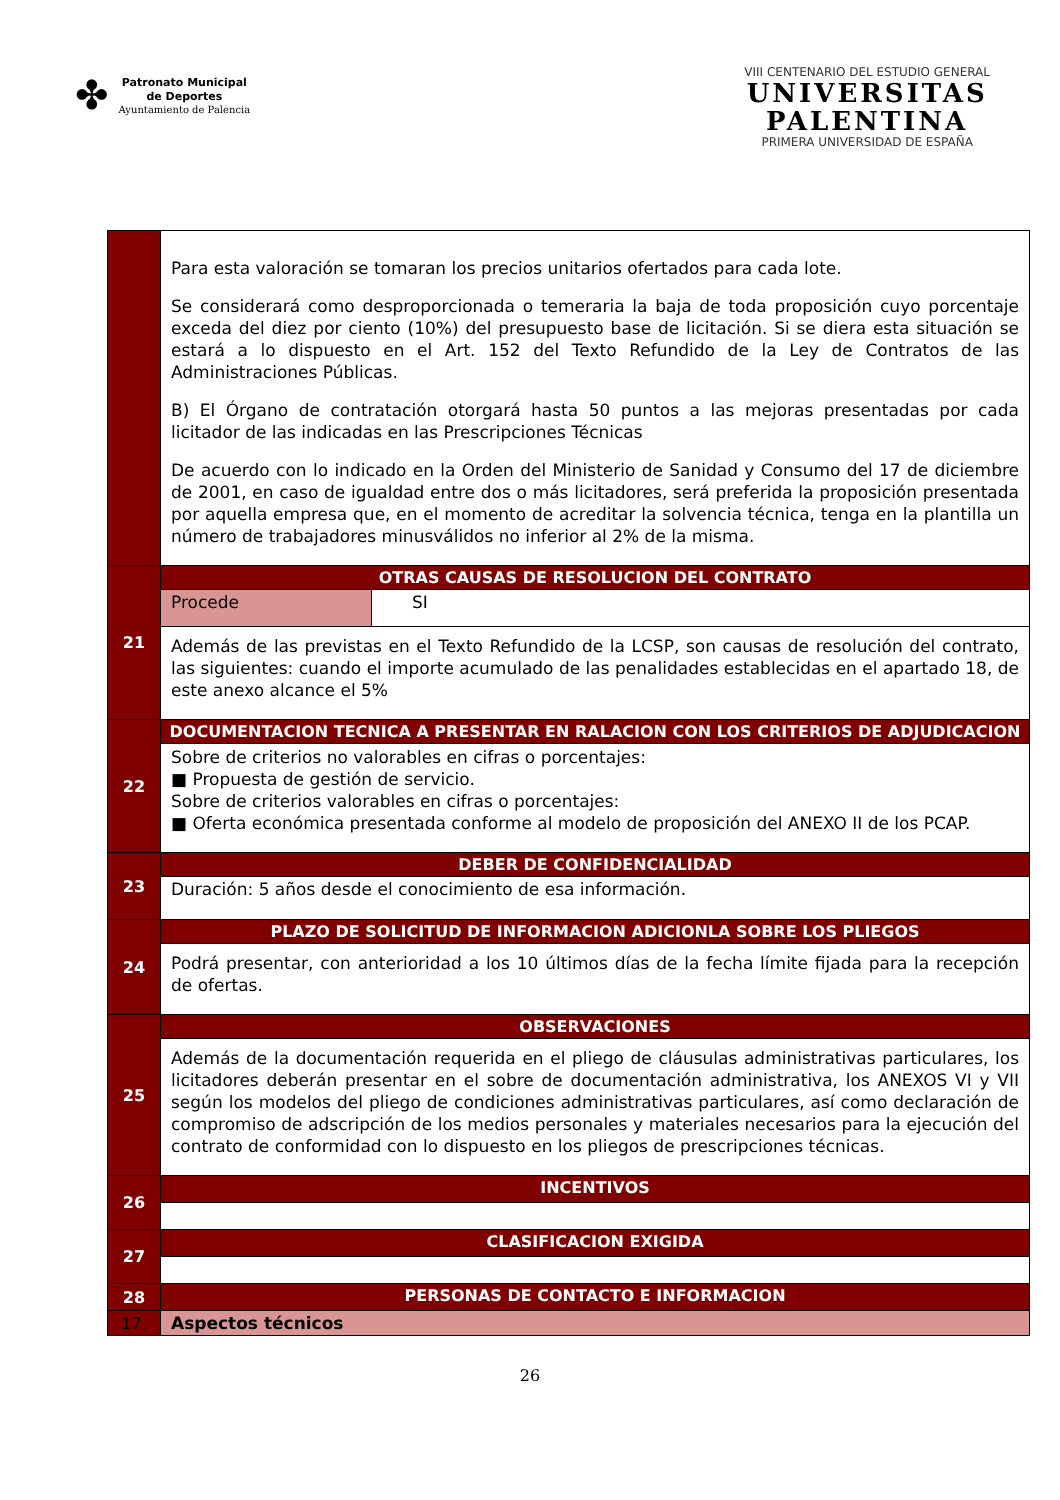✤
Patronato Municipal
de Deportes
Ayuntamiento de Palencia
VIII CENTENARIO DEL ESTUDIO GENERAL
UNIVERSITAS
PALENTINA
PRIMERA UNIVERSIDAD DE ESPAÑA
| | Para esta valoración se tomaran los precios unitarios ofertados para cada lote. Se considerará como desproporcionada o temeraria la baja de toda proposición cuyo porcentaje exceda del diez por ciento (10%) del presupuesto base de licitación. Si se diera esta situación se estará a lo dispuesto en el Art. 152 del Texto Refundido de la Ley de Contratos de las Administraciones Públicas. B) El Órgano de contratación otorgará hasta 50 puntos a las mejoras presentadas por cada licitador de las indicadas en las Prescripciones Técnicas De acuerdo con lo indicado en la Orden del Ministerio de Sanidad y Consumo del 17 de diciembre de 2001, en caso de igualdad entre dos o más licitadores, será preferida la proposición presentada por aquella empresa que, en el momento de acreditar la solvencia técnica, tenga en la plantilla un número de trabajadores minusválidos no inferior al 2% de la misma. | |
| 21 | OTRAS CAUSAS DE RESOLUCION DEL CONTRATO | |
| | Procede | SI |
| | Además de las previstas en el Texto Refundido de la LCSP, son causas de resolución del contrato, las siguientes: cuando el importe acumulado de las penalidades establecidas en el apartado 18, de este anexo alcance el 5% | |
| 22 | DOCUMENTACION TECNICA A PRESENTAR EN RALACION CON LOS CRITERIOS DE ADJUDICACION | |
| | Sobre de criterios no valorables en cifras o porcentajes: ■ Propuesta de gestión de servicio. Sobre de criterios valorables en cifras o porcentajes: ■ Oferta económica presentada conforme al modelo de proposición del ANEXO II de los PCAP. | |
| 23 | DEBER DE CONFIDENCIALIDAD | |
| | Duración: 5 años desde el conocimiento de esa información. | |
| 24 | PLAZO DE SOLICITUD DE INFORMACION ADICIONLA SOBRE LOS PLIEGOS | |
| | Podrá presentar, con anterioridad a los 10 últimos días de la fecha límite fijada para la recepción de ofertas. | |
| 25 | OBSERVACIONES | |
| | Además de la documentación requerida en el pliego de cláusulas administrativas particulares, los licitadores deberán presentar en el sobre de documentación administrativa, los ANEXOS VI y VII según los modelos del pliego de condiciones administrativas particulares, así como declaración de compromiso de adscripción de los medios personales y materiales necesarios para la ejecución del contrato de conformidad con lo dispuesto en los pliegos de prescripciones técnicas. | |
| 26 | INCENTIVOS | |
| 27 | CLASIFICACION EXIGIDA | |
| 28 | PERSONAS DE CONTACTO E INFORMACION | |
| 17. | Aspectos técnicos | |
26